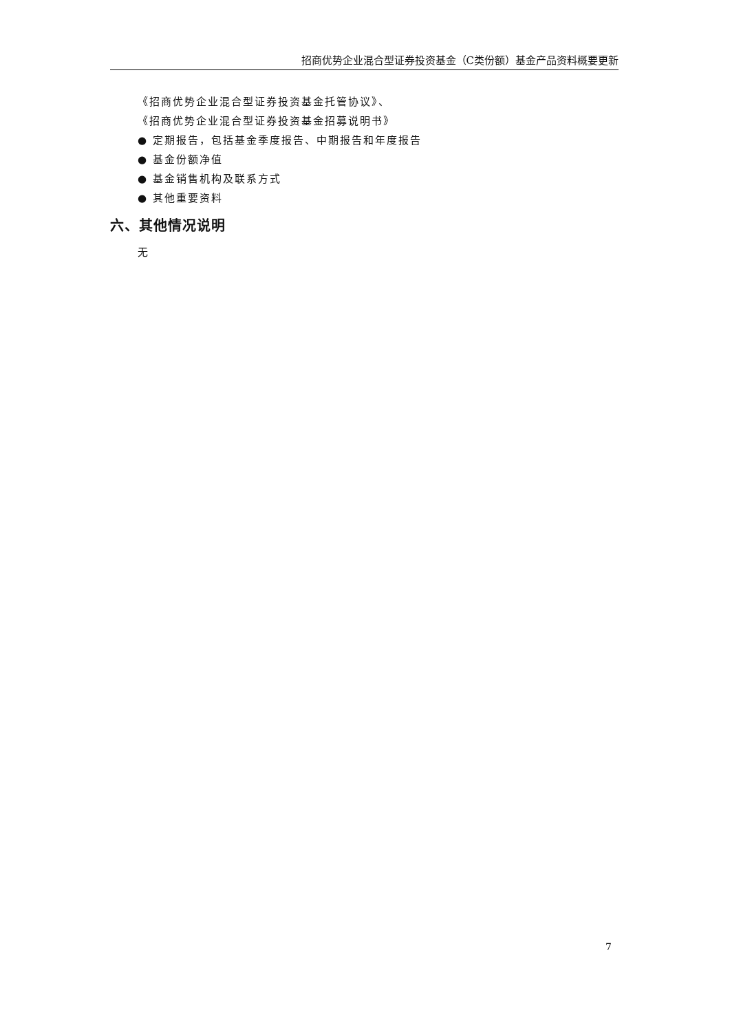招商优势企业混合型证券投资基金（C类份额）基金产品资料概要更新
《招商优势企业混合型证券投资基金托管协议》、
《招商优势企业混合型证券投资基金招募说明书》
● 定期报告，包括基金季度报告、中期报告和年度报告
● 基金份额净值
● 基金销售机构及联系方式
● 其他重要资料
六、其他情况说明
无
7